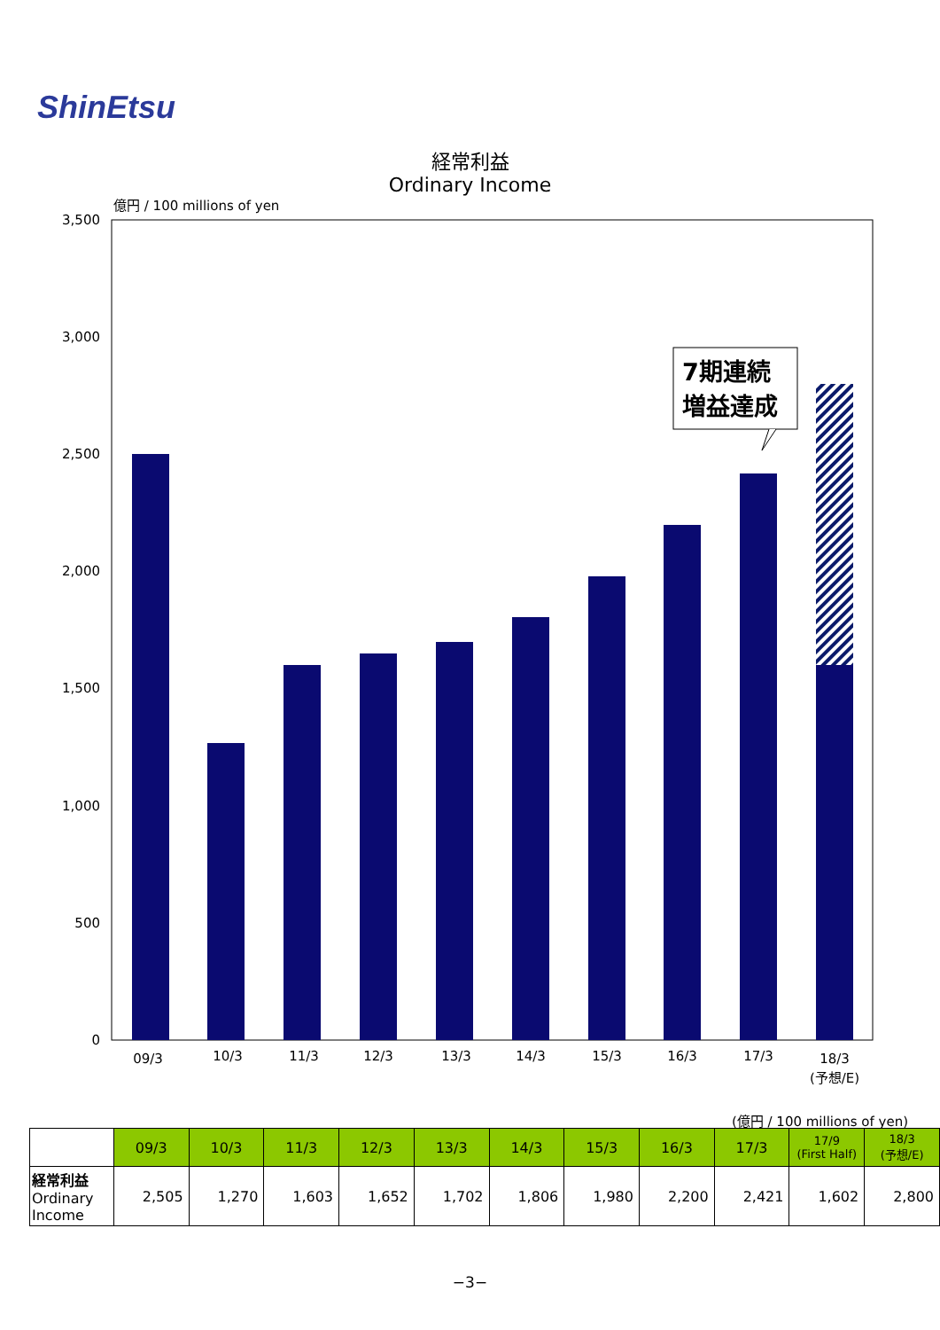ShinEtsu
経常利益
Ordinary Income
億円 / 100 millions of yen
3,500
3,000
2,500
2,000
1,500
1,000
500
0
7期連続
増益達成
09/3
10/3
11/3
12/3
13/3
14/3
15/3
16/3
17/3
18/3
(予想/E)
(億円 / 100 millions of yen)
| | 09/3 | 10/3 | 11/3 | 12/3 | 13/3 | 14/3 | 15/3 | 16/3 | 17/3 | 17/9 (First Half) | 18/3 (予想/E) |
| --- | --- | --- | --- | --- | --- | --- | --- | --- | --- | --- | --- |
| 経常利益 Ordinary Income | 2,505 | 1,270 | 1,603 | 1,652 | 1,702 | 1,806 | 1,980 | 2,200 | 2,421 | 1,602 | 2,800 |
−3−